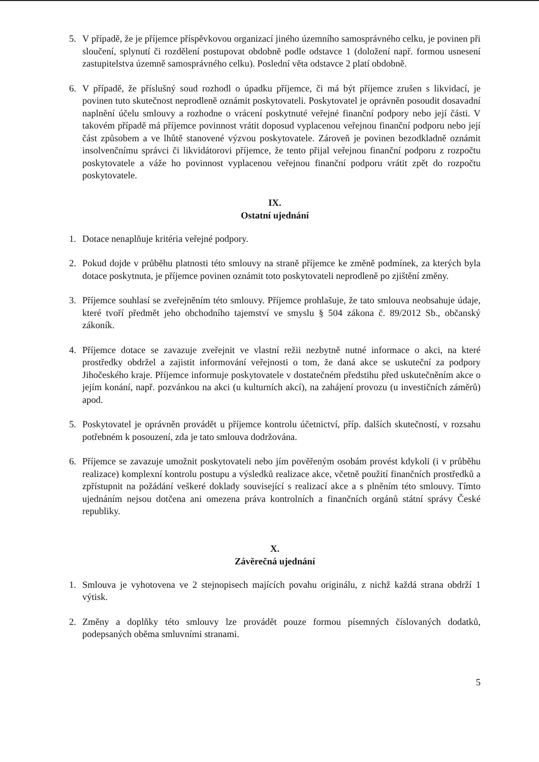5. V případě, že je příjemce příspěvkovou organizací jiného územního samosprávného celku, je povinen při sloučení, splynutí či rozdělení postupovat obdobně podle odstavce 1 (doložení např. formou usnesení zastupitelstva územně samosprávného celku). Poslední věta odstavce 2 platí obdobně.
6. V případě, že příslušný soud rozhodl o úpadku příjemce, či má být příjemce zrušen s likvidací, je povinen tuto skutečnost neprodleně oznámit poskytovateli. Poskytovatel je oprávněn posoudit dosavadní naplnění účelu smlouvy a rozhodne o vrácení poskytnuté veřejné finanční podpory nebo její části. V takovém případě má příjemce povinnost vrátit doposud vyplacenou veřejnou finanční podporu nebo její část způsobem a ve lhůtě stanovené výzvou poskytovatele. Zároveň je povinen bezodkladně oznámit insolvenčnímu správci či likvidátorovi příjemce, že tento přijal veřejnou finanční podporu z rozpočtu poskytovatele a váže ho povinnost vyplacenou veřejnou finanční podporu vrátit zpět do rozpočtu poskytovatele.
IX.
Ostatní ujednání
1. Dotace nenaplňuje kritéria veřejné podpory.
2. Pokud dojde v průběhu platnosti této smlouvy na straně příjemce ke změně podmínek, za kterých byla dotace poskytnuta, je příjemce povinen oznámit toto poskytovateli neprodleně po zjištění změny.
3. Příjemce souhlasí se zveřejněním této smlouvy. Příjemce prohlašuje, že tato smlouva neobsahuje údaje, které tvoří předmět jeho obchodního tajemství ve smyslu § 504 zákona č. 89/2012 Sb., občanský zákoník.
4. Příjemce dotace se zavazuje zveřejnit ve vlastní režii nezbytně nutné informace o akci, na které prostředky obdržel a zajistit informování veřejnosti o tom, že daná akce se uskuteční za podpory Jihočeského kraje. Příjemce informuje poskytovatele v dostatečném předstihu před uskutečněním akce o jejím konání, např. pozvánkou na akci (u kulturních akcí), na zahájení provozu (u investičních záměrů) apod.
5. Poskytovatel je oprávněn provádět u příjemce kontrolu účetnictví, příp. dalších skutečností, v rozsahu potřebném k posouzení, zda je tato smlouva dodržována.
6. Příjemce se zavazuje umožnit poskytovateli nebo jím pověřeným osobám provést kdykoli (i v průběhu realizace) komplexní kontrolu postupu a výsledků realizace akce, včetně použití finančních prostředků a zpřístupnit na požádání veškeré doklady související s realizací akce a s plněním této smlouvy. Tímto ujednáním nejsou dotčena ani omezena práva kontrolních a finančních orgánů státní správy České republiky.
X.
Závěrečná ujednání
1. Smlouva je vyhotovena ve 2 stejnopisech majících povahu originálu, z nichž každá strana obdrží 1 výtisk.
2. Změny a doplňky této smlouvy lze provádět pouze formou písemných číslovaných dodatků, podepsaných oběma smluvními stranami.
5